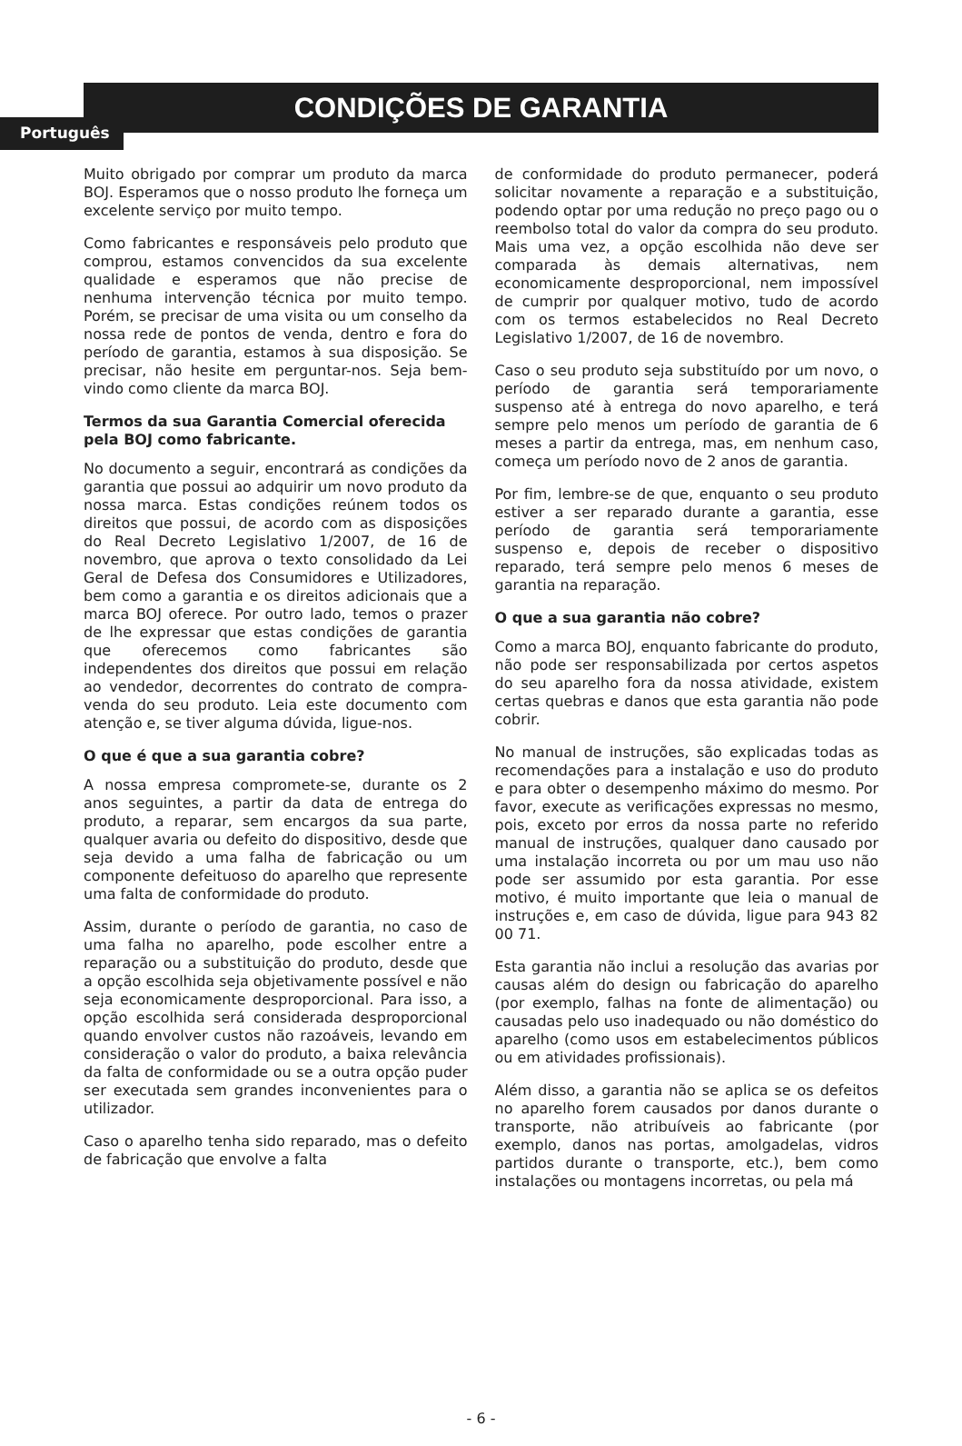Português
CONDIÇÕES DE GARANTIA
Muito obrigado por comprar um produto da marca BOJ. Esperamos que o nosso produto lhe forneça um excelente serviço por muito tempo.
Como fabricantes e responsáveis pelo produto que comprou, estamos convencidos da sua excelente qualidade e esperamos que não precise de nenhuma intervenção técnica por muito tempo. Porém, se precisar de uma visita ou um conselho da nossa rede de pontos de venda, dentro e fora do período de garantia, estamos à sua disposição. Se precisar, não hesite em perguntar-nos. Seja bem-vindo como cliente da marca BOJ.
Termos da sua Garantia Comercial oferecida pela BOJ como fabricante.
No documento a seguir, encontrará as condições da garantia que possui ao adquirir um novo produto da nossa marca. Estas condições reúnem todos os direitos que possui, de acordo com as disposições do Real Decreto Legislativo 1/2007, de 16 de novembro, que aprova o texto consolidado da Lei Geral de Defesa dos Consumidores e Utilizadores, bem como a garantia e os direitos adicionais que a marca BOJ oferece. Por outro lado, temos o prazer de lhe expressar que estas condições de garantia que oferecemos como fabricantes são independentes dos direitos que possui em relação ao vendedor, decorrentes do contrato de compra-venda do seu produto. Leia este documento com atenção e, se tiver alguma dúvida, ligue-nos.
O que é que a sua garantia cobre?
A nossa empresa compromete-se, durante os 2 anos seguintes, a partir da data de entrega do produto, a reparar, sem encargos da sua parte, qualquer avaria ou defeito do dispositivo, desde que seja devido a uma falha de fabricação ou um componente defeituoso do aparelho que represente uma falta de conformidade do produto.
Assim, durante o período de garantia, no caso de uma falha no aparelho, pode escolher entre a reparação ou a substituição do produto, desde que a opção escolhida seja objetivamente possível e não seja economicamente desproporcional. Para isso, a opção escolhida será considerada desproporcional quando envolver custos não razoáveis, levando em consideração o valor do produto, a baixa relevância da falta de conformidade ou se a outra opção puder ser executada sem grandes inconvenientes para o utilizador.
Caso o aparelho tenha sido reparado, mas o defeito de fabricação que envolve a falta
de conformidade do produto permanecer, poderá solicitar novamente a reparação e a substituição, podendo optar por uma redução no preço pago ou o reembolso total do valor da compra do seu produto. Mais uma vez, a opção escolhida não deve ser comparada às demais alternativas, nem economicamente desproporcional, nem impossível de cumprir por qualquer motivo, tudo de acordo com os termos estabelecidos no Real Decreto Legislativo 1/2007, de 16 de novembro.
Caso o seu produto seja substituído por um novo, o período de garantia será temporariamente suspenso até à entrega do novo aparelho, e terá sempre pelo menos um período de garantia de 6 meses a partir da entrega, mas, em nenhum caso, começa um período novo de 2 anos de garantia.
Por fim, lembre-se de que, enquanto o seu produto estiver a ser reparado durante a garantia, esse período de garantia será temporariamente suspenso e, depois de receber o dispositivo reparado, terá sempre pelo menos 6 meses de garantia na reparação.
O que a sua garantia não cobre?
Como a marca BOJ, enquanto fabricante do produto, não pode ser responsabilizada por certos aspetos do seu aparelho fora da nossa atividade, existem certas quebras e danos que esta garantia não pode cobrir.
No manual de instruções, são explicadas todas as recomendações para a instalação e uso do produto e para obter o desempenho máximo do mesmo. Por favor, execute as verificações expressas no mesmo, pois, exceto por erros da nossa parte no referido manual de instruções, qualquer dano causado por uma instalação incorreta ou por um mau uso não pode ser assumido por esta garantia. Por esse motivo, é muito importante que leia o manual de instruções e, em caso de dúvida, ligue para 943 82 00 71.
Esta garantia não inclui a resolução das avarias por causas além do design ou fabricação do aparelho (por exemplo, falhas na fonte de alimentação) ou causadas pelo uso inadequado ou não doméstico do aparelho (como usos em estabelecimentos públicos ou em atividades profissionais).
Além disso, a garantia não se aplica se os defeitos no aparelho forem causados por danos durante o transporte, não atribuíveis ao fabricante (por exemplo, danos nas portas, amolgadelas, vidros partidos durante o transporte, etc.), bem como instalações ou montagens incorretas, ou pela má
- 6 -